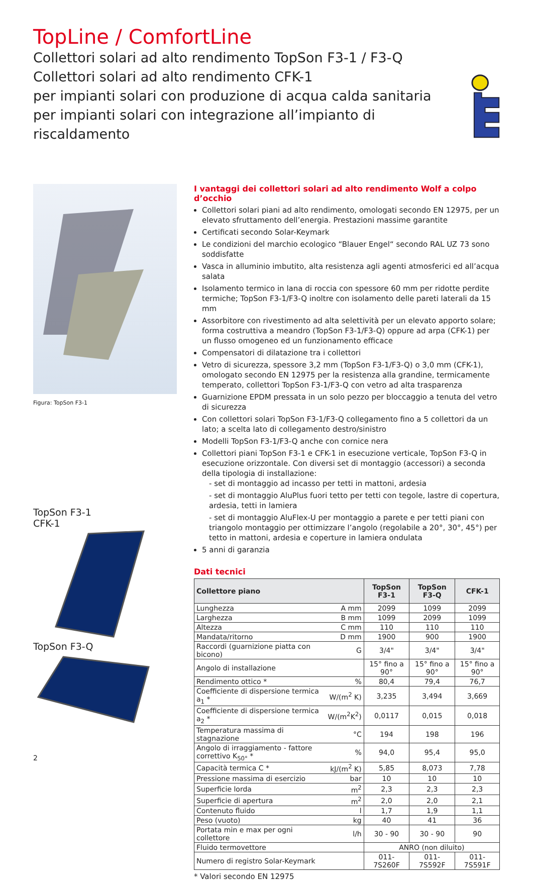TopLine / ComfortLine
Collettori solari ad alto rendimento TopSon F3-1 / F3-Q
Collettori solari ad alto rendimento CFK-1
per impianti solari con produzione di acqua calda sanitaria
per impianti solari con integrazione all’impianto di riscaldamento
Figura: TopSon F3-1
TopSon F3-1
CFK-1
TopSon F3-Q
2
I vantaggi dei collettori solari ad alto rendimento Wolf a colpo d’occhio
Collettori solari piani ad alto rendimento, omologati secondo EN 12975, per un elevato sfruttamento dell’energia. Prestazioni massime garantite
Certificati secondo Solar-Keymark
Le condizioni del marchio ecologico “Blauer Engel“ secondo RAL UZ 73 sono soddisfatte
Vasca in alluminio imbutito, alta resistenza agli agenti atmosferici ed all’acqua salata
Isolamento termico in lana di roccia con spessore 60 mm per ridotte perdite termiche; TopSon F3-1/F3-Q inoltre con isolamento delle pareti laterali da 15 mm
Assorbitore con rivestimento ad alta selettività per un elevato apporto solare; forma costruttiva a meandro (TopSon F3-1/F3-Q) oppure ad arpa (CFK-1) per un flusso omogeneo ed un funzionamento efficace
Compensatori di dilatazione tra i collettori
Vetro di sicurezza, spessore 3,2 mm (TopSon F3-1/F3-Q) o 3,0 mm (CFK-1), omologato secondo EN 12975 per la resistenza alla grandine, termicamente temperato, collettori TopSon F3-1/F3-Q con vetro ad alta trasparenza
Guarnizione EPDM pressata in un solo pezzo per bloccaggio a tenuta del vetro di sicurezza
Con collettori solari TopSon F3-1/F3-Q collegamento fino a 5 collettori da un lato; a scelta lato di collegamento destro/sinistro
Modelli TopSon F3-1/F3-Q anche con cornice nera
Collettori piani TopSon F3-1 e CFK-1 in esecuzione verticale, TopSon F3-Q in esecuzione orizzontale. Con diversi set di montaggio (accessori) a seconda della tipologia di installazione:
- set di montaggio ad incasso per tetti in mattoni, ardesia
- set di montaggio AluPlus fuori tetto per tetti con tegole, lastre di copertura, ardesia, tetti in lamiera
- set di montaggio AluFlex-U per montaggio a parete e per tetti piani con triangolo montaggio per ottimizzare l’angolo (regolabile a 20°, 30°, 45°) per tetto in mattoni, ardesia e coperture in lamiera ondulata
5 anni di garanzia
Dati tecnici
| Collettore piano | | TopSon F3-1 | TopSon F3-Q | CFK-1 |
| --- | --- | --- | --- | --- |
| Lunghezza | A mm | 2099 | 1099 | 2099 |
| Larghezza | B mm | 1099 | 2099 | 1099 |
| Altezza | C mm | 110 | 110 | 110 |
| Mandata/ritorno | D mm | 1900 | 900 | 1900 |
| Raccordi (guarnizione piatta con bicono) | G | 3/4" | 3/4" | 3/4" |
| Angolo di installazione | | 15° fino a 90° | 15° fino a 90° | 15° fino a 90° |
| Rendimento ottico * | % | 80,4 | 79,4 | 76,7 |
| Coefficiente di dispersione termica a<sub>1</sub> * | W/(m<sup>2</sup> K) | 3,235 | 3,494 | 3,669 |
| Coefficiente di dispersione termica a<sub>2</sub> * | W/(m<sup>2</sup>K<sup>2</sup>) | 0,0117 | 0,015 | 0,018 |
| Temperatura massima di stagnazione | °C | 194 | 198 | 196 |
| Angolo di irraggiamento - fattore correttivo K<sub>50°</sub> * | % | 94,0 | 95,4 | 95,0 |
| Capacità termica C * | kJ/(m<sup>2</sup> K) | 5,85 | 8,073 | 7,78 |
| Pressione massima di esercizio | bar | 10 | 10 | 10 |
| Superficie lorda | m<sup>2</sup> | 2,3 | 2,3 | 2,3 |
| Superficie di apertura | m<sup>2</sup> | 2,0 | 2,0 | 2,1 |
| Contenuto fluido | l | 1,7 | 1,9 | 1,1 |
| Peso (vuoto) | kg | 40 | 41 | 36 |
| Portata min e max per ogni collettore | l/h | 30 - 90 | 30 - 90 | 90 |
| Fluido termovettore | | ANRO (non diluito) | | |
| Numero di registro Solar-Keymark | | 011-7S260F | 011-7S592F | 011-7S591F |
* Valori secondo EN 12975